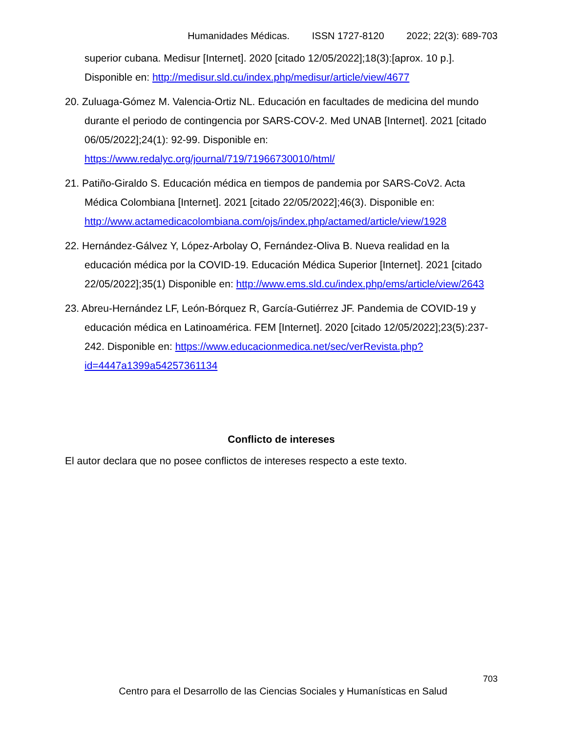Humanidades Médicas. ISSN 1727-8120 2022; 22(3): 689-703
superior cubana. Medisur [Internet]. 2020 [citado 12/05/2022];18(3):[aprox. 10 p.]. Disponible en: http://medisur.sld.cu/index.php/medisur/article/view/4677
20. Zuluaga-Gómez M. Valencia-Ortiz NL. Educación en facultades de medicina del mundo durante el periodo de contingencia por SARS-COV-2. Med UNAB [Internet]. 2021 [citado 06/05/2022];24(1): 92-99. Disponible en: https://www.redalyc.org/journal/719/71966730010/html/
21. Patiño-Giraldo S. Educación médica en tiempos de pandemia por SARS-CoV2. Acta Médica Colombiana [Internet]. 2021 [citado 22/05/2022];46(3). Disponible en: http://www.actamedicacolombiana.com/ojs/index.php/actamed/article/view/1928
22. Hernández-Gálvez Y, López-Arbolay O, Fernández-Oliva B. Nueva realidad en la educación médica por la COVID-19. Educación Médica Superior [Internet]. 2021 [citado 22/05/2022];35(1) Disponible en: http://www.ems.sld.cu/index.php/ems/article/view/2643
23. Abreu-Hernández LF, León-Bórquez R, García-Gutiérrez JF. Pandemia de COVID-19 y educación médica en Latinoamérica. FEM [Internet]. 2020 [citado 12/05/2022];23(5):237-242. Disponible en: https://www.educacionmedica.net/sec/verRevista.php?id=4447a1399a54257361134
Conflicto de intereses
El autor declara que no posee conflictos de intereses respecto a este texto.
703
Centro para el Desarrollo de las Ciencias Sociales y Humanísticas en Salud